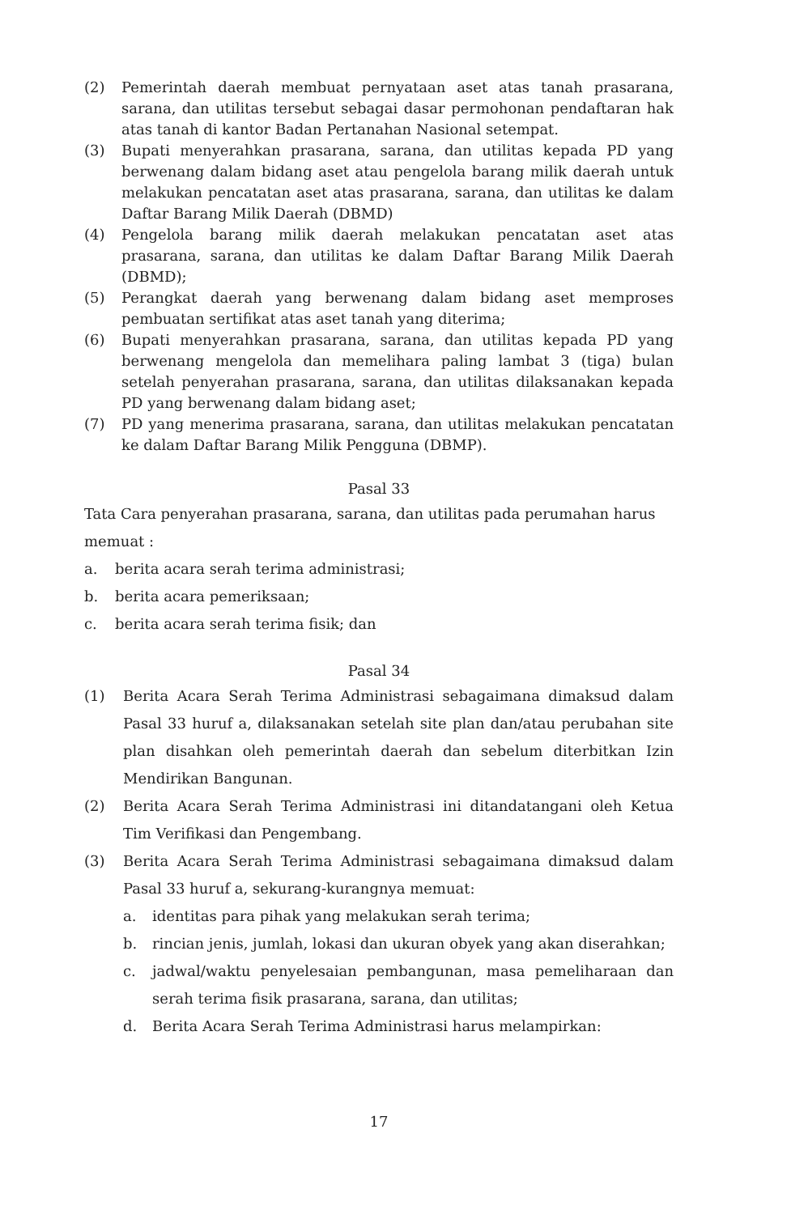(2) Pemerintah daerah membuat pernyataan aset atas tanah prasarana, sarana, dan utilitas tersebut sebagai dasar permohonan pendaftaran hak atas tanah di kantor Badan Pertanahan Nasional setempat.
(3) Bupati menyerahkan prasarana, sarana, dan utilitas kepada PD yang berwenang dalam bidang aset atau pengelola barang milik daerah untuk melakukan pencatatan aset atas prasarana, sarana, dan utilitas ke dalam Daftar Barang Milik Daerah (DBMD)
(4) Pengelola barang milik daerah melakukan pencatatan aset atas prasarana, sarana, dan utilitas ke dalam Daftar Barang Milik Daerah (DBMD);
(5) Perangkat daerah yang berwenang dalam bidang aset memproses pembuatan sertifikat atas aset tanah yang diterima;
(6) Bupati menyerahkan prasarana, sarana, dan utilitas kepada PD yang berwenang mengelola dan memelihara paling lambat 3 (tiga) bulan setelah penyerahan prasarana, sarana, dan utilitas dilaksanakan kepada PD yang berwenang dalam bidang aset;
(7) PD yang menerima prasarana, sarana, dan utilitas melakukan pencatatan ke dalam Daftar Barang Milik Pengguna (DBMP).
Pasal 33
Tata Cara penyerahan prasarana, sarana, dan utilitas pada perumahan harus memuat :
a. berita acara serah terima administrasi;
b. berita acara pemeriksaan;
c. berita acara serah terima fisik; dan
Pasal 34
(1) Berita Acara Serah Terima Administrasi sebagaimana dimaksud dalam Pasal 33 huruf a, dilaksanakan setelah site plan dan/atau perubahan site plan disahkan oleh pemerintah daerah dan sebelum diterbitkan Izin Mendirikan Bangunan.
(2) Berita Acara Serah Terima Administrasi ini ditandatangani oleh Ketua Tim Verifikasi dan Pengembang.
(3) Berita Acara Serah Terima Administrasi sebagaimana dimaksud dalam Pasal 33 huruf a, sekurang-kurangnya memuat:
a. identitas para pihak yang melakukan serah terima;
b. rincian jenis, jumlah, lokasi dan ukuran obyek yang akan diserahkan;
c. jadwal/waktu penyelesaian pembangunan, masa pemeliharaan dan serah terima fisik prasarana, sarana, dan utilitas;
d. Berita Acara Serah Terima Administrasi harus melampirkan:
17